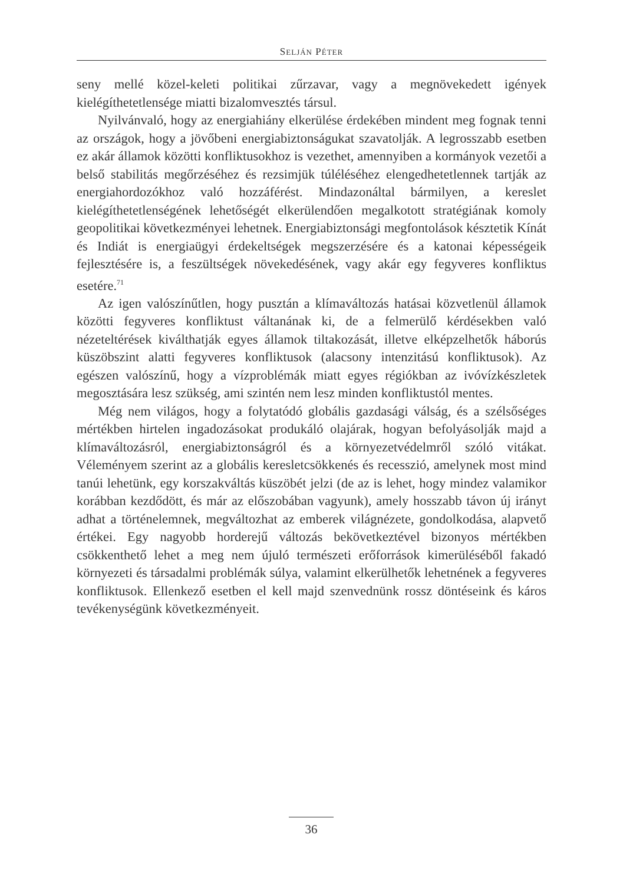SELJÁN PÉTER
seny mellé közel-keleti politikai zűrzavar, vagy a megnövekedett igények kielégíthetetlensége miatti bizalomvesztés társul.
Nyilvánvaló, hogy az energiahiány elkerülése érdekében mindent meg fognak tenni az országok, hogy a jövőbeni energiabiztonságukat szavatolják. A legrosszabb esetben ez akár államok közötti konfliktusokhoz is vezethet, amennyiben a kormányok vezetői a belső stabilitás megőrzéséhez és rezsimjük túléléséhez elengedhetetlennek tartják az energiahordozókhoz való hozzáférést. Mindazonáltal bármilyen, a kereslet kielégíthetetlenségének lehetőségét elkerülendően megalkotott stratégiának komoly geopolitikai következményei lehetnek. Energiabiztonsági megfontolások késztetik Kínát és Indiát is energiaügyi érdekeltségek megszerzésére és a katonai képességeik fejlesztésére is, a feszültségek növekedésének, vagy akár egy fegyveres konfliktus esetére.<sup>71</sup>
Az igen valószínűtlen, hogy pusztán a klímaváltozás hatásai közvetlenül államok közötti fegyveres konfliktust váltanának ki, de a felmerülő kérdésekben való nézeteltérések kiválthatják egyes államok tiltakozását, illetve elképzelhetők háborús küszöbszint alatti fegyveres konfliktusok (alacsony intenzitású konfliktusok). Az egészen valószínű, hogy a vízproblémák miatt egyes régiókban az ivóvízkészletek megosztására lesz szükség, ami szintén nem lesz minden konfliktustól mentes.
Még nem világos, hogy a folytatódó globális gazdasági válság, és a szélsőséges mértékben hirtelen ingadozásokat produkáló olajárak, hogyan befolyásolják majd a klímaváltozásról, energiabiztonságról és a környezetvédelmről szóló vitákat. Véleményem szerint az a globális keresletcsökkenés és recesszió, amelynek most mind tanúi lehetünk, egy korszakváltás küszöbét jelzi (de az is lehet, hogy mindez valamikor korábban kezdődött, és már az előszobában vagyunk), amely hosszabb távon új irányt adhat a történelemnek, megváltozhat az emberek világnézete, gondolkodása, alapvető értékei. Egy nagyobb horderejű változás bekövetkeztével bizonyos mértékben csökkenthető lehet a meg nem újuló természeti erőforrások kimerüléséből fakadó környezeti és társadalmi problémák súlya, valamint elkerülhetők lehetnének a fegyveres konfliktusok. Ellenkező esetben el kell majd szenvednünk rossz döntéseink és káros tevékenységünk következményeit.
36